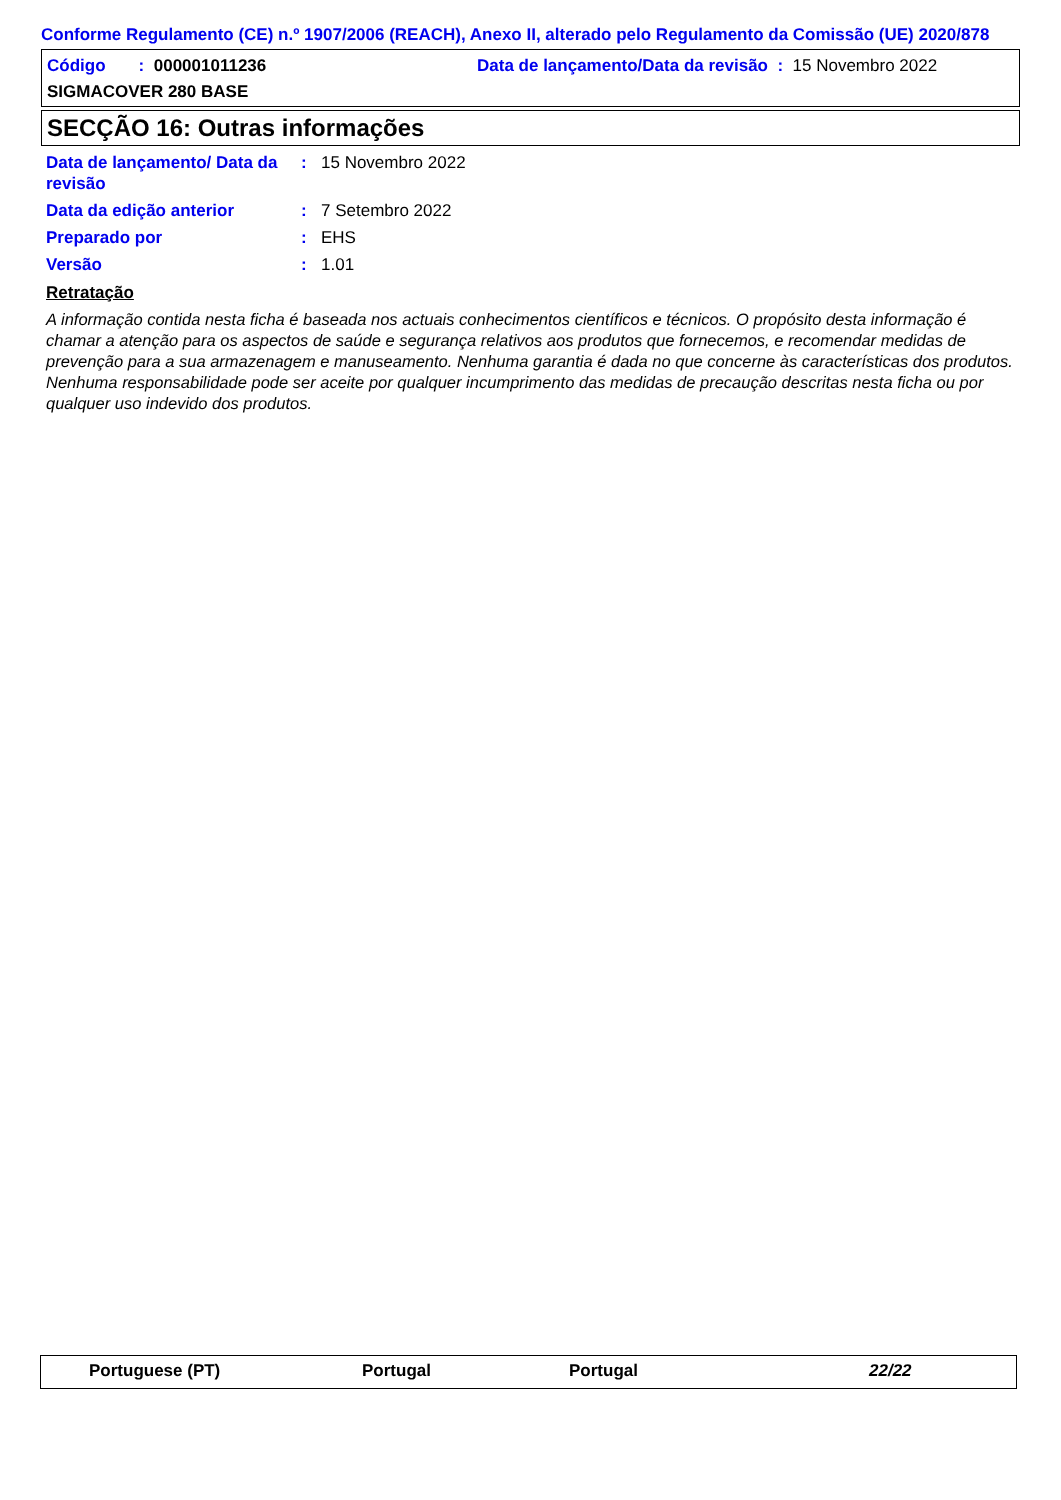Conforme Regulamento (CE) n.º 1907/2006 (REACH), Anexo II, alterado pelo Regulamento da Comissão (UE) 2020/878
Código : 000001011236 Data de lançamento/Data da revisão : 15 Novembro 2022
SIGMACOVER 280 BASE
SECÇÃO 16: Outras informações
Data de lançamento/ Data da revisão: 15 Novembro 2022
Data da edição anterior: 7 Setembro 2022
Preparado por: EHS
Versão: 1.01
Retratação
A informação contida nesta ficha é baseada nos actuais conhecimentos científicos e técnicos. O propósito desta informação é chamar a atenção para os aspectos de saúde e segurança relativos aos produtos que fornecemos, e recomendar medidas de prevenção para a sua armazenagem e manuseamento. Nenhuma garantia é dada no que concerne às características dos produtos. Nenhuma responsabilidade pode ser aceite por qualquer incumprimento das medidas de precaução descritas nesta ficha ou por qualquer uso indevido dos produtos.
Portuguese (PT) Portugal Portugal 22/22